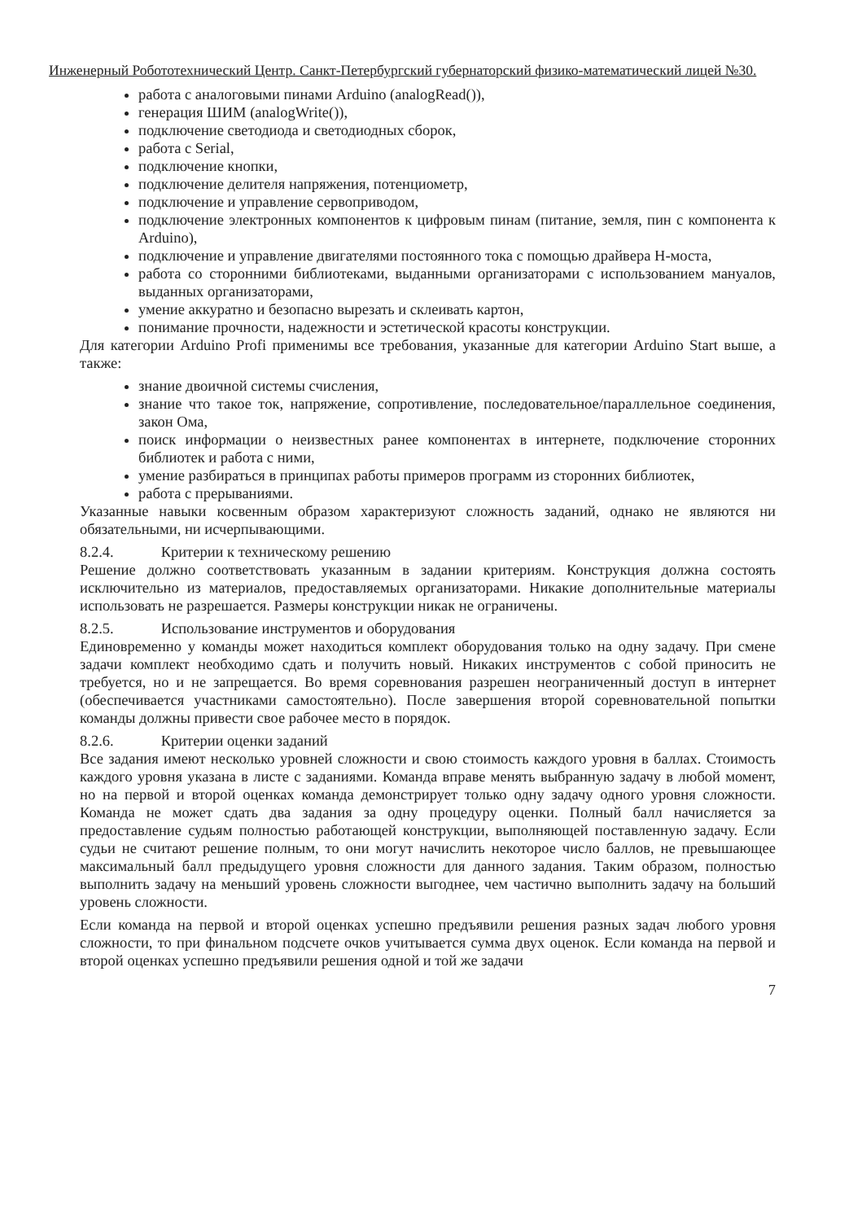Инженерный Робототехнический Центр. Санкт-Петербургский губернаторский физико-математический лицей №30.
работа с аналоговыми пинами Arduino (analogRead()),
генерация ШИМ (analogWrite()),
подключение светодиода и светодиодных сборок,
работа с Serial,
подключение кнопки,
подключение делителя напряжения, потенциометр,
подключение и управление сервоприводом,
подключение электронных компонентов к цифровым пинам (питание, земля, пин с компонента к Arduino),
подключение и управление двигателями постоянного тока с помощью драйвера H-моста,
работа со сторонними библиотеками, выданными организаторами с использованием мануалов, выданных организаторами,
умение аккуратно и безопасно вырезать и склеивать картон,
понимание прочности, надежности и эстетической красоты конструкции.
Для категории Arduino Profi применимы все требования, указанные для категории Arduino Start выше, а также:
знание двоичной системы счисления,
знание что такое ток, напряжение, сопротивление, последовательное/параллельное соединения, закон Ома,
поиск информации о неизвестных ранее компонентах в интернете, подключение сторонних библиотек и работа с ними,
умение разбираться в принципах работы примеров программ из сторонних библиотек,
работа с прерываниями.
Указанные навыки косвенным образом характеризуют сложность заданий, однако не являются ни обязательными, ни исчерпывающими.
8.2.4. Критерии к техническому решению
Решение должно соответствовать указанным в задании критериям. Конструкция должна состоять исключительно из материалов, предоставляемых организаторами. Никакие дополнительные материалы использовать не разрешается. Размеры конструкции никак не ограничены.
8.2.5. Использование инструментов и оборудования
Единовременно у команды может находиться комплект оборудования только на одну задачу. При смене задачи комплект необходимо сдать и получить новый. Никаких инструментов с собой приносить не требуется, но и не запрещается. Во время соревнования разрешен неограниченный доступ в интернет (обеспечивается участниками самостоятельно). После завершения второй соревновательной попытки команды должны привести свое рабочее место в порядок.
8.2.6. Критерии оценки заданий
Все задания имеют несколько уровней сложности и свою стоимость каждого уровня в баллах. Стоимость каждого уровня указана в листе с заданиями. Команда вправе менять выбранную задачу в любой момент, но на первой и второй оценках команда демонстрирует только одну задачу одного уровня сложности. Команда не может сдать два задания за одну процедуру оценки. Полный балл начисляется за предоставление судьям полностью работающей конструкции, выполняющей поставленную задачу. Если судьи не считают решение полным, то они могут начислить некоторое число баллов, не превышающее максимальный балл предыдущего уровня сложности для данного задания. Таким образом, полностью выполнить задачу на меньший уровень сложности выгоднее, чем частично выполнить задачу на больший уровень сложности.
Если команда на первой и второй оценках успешно предъявили решения разных задач любого уровня сложности, то при финальном подсчете очков учитывается сумма двух оценок. Если команда на первой и второй оценках успешно предъявили решения одной и той же задачи
7